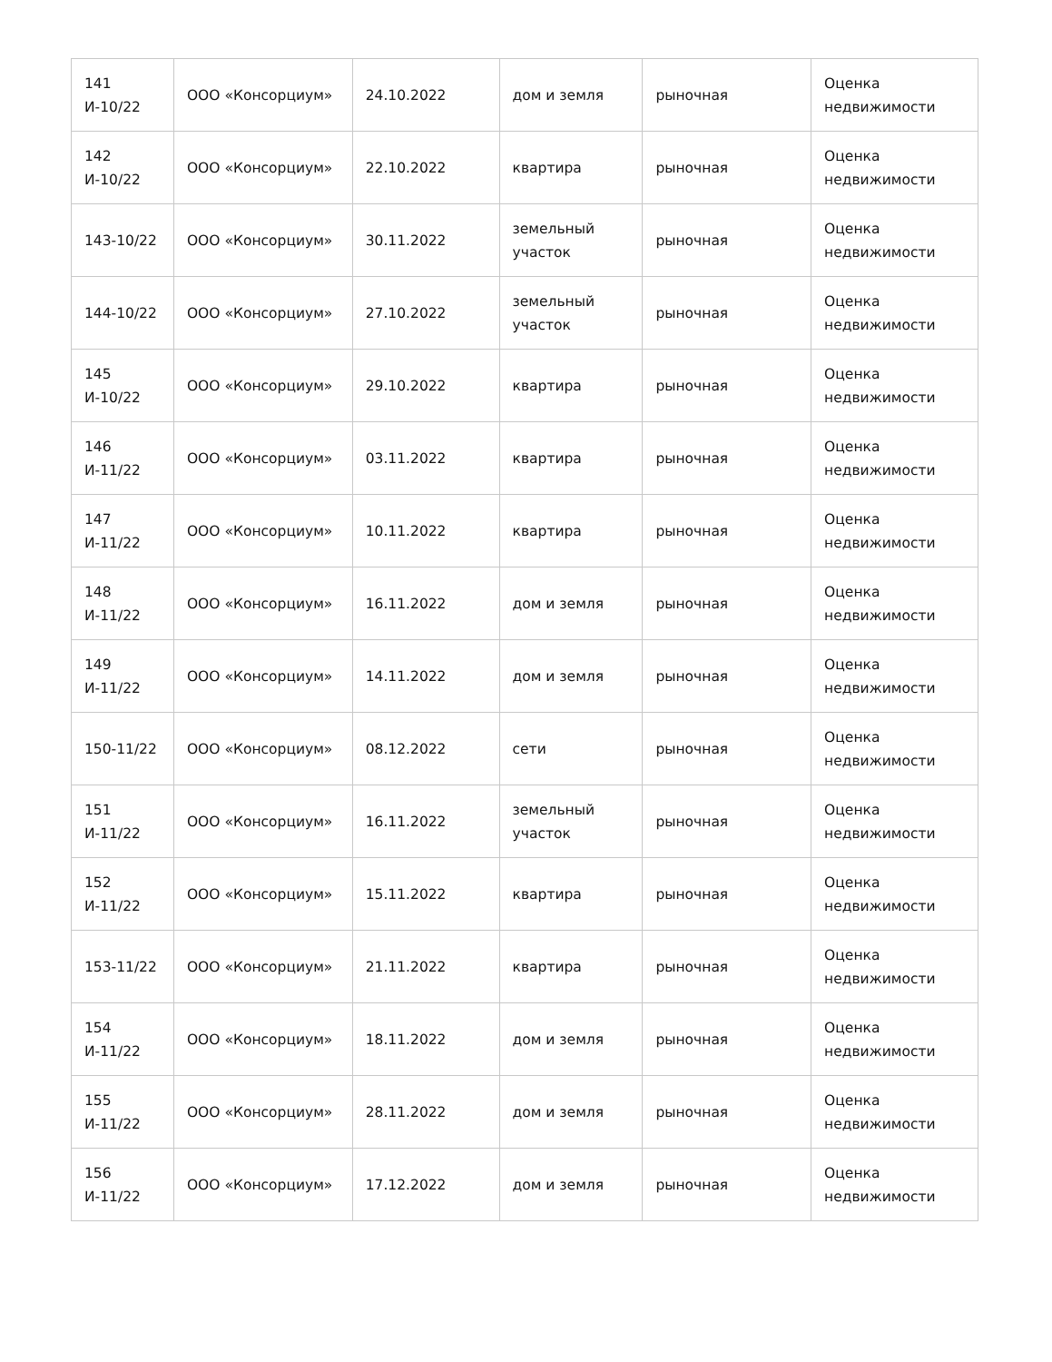| 141 И-10/22 | ООО «Консорциум» | 24.10.2022 | дом и земля | рыночная | Оценка недвижимости |
| 142 И-10/22 | ООО «Консорциум» | 22.10.2022 | квартира | рыночная | Оценка недвижимости |
| 143-10/22 | ООО «Консорциум» | 30.11.2022 | земельный участок | рыночная | Оценка недвижимости |
| 144-10/22 | ООО «Консорциум» | 27.10.2022 | земельный участок | рыночная | Оценка недвижимости |
| 145 И-10/22 | ООО «Консорциум» | 29.10.2022 | квартира | рыночная | Оценка недвижимости |
| 146 И-11/22 | ООО «Консорциум» | 03.11.2022 | квартира | рыночная | Оценка недвижимости |
| 147 И-11/22 | ООО «Консорциум» | 10.11.2022 | квартира | рыночная | Оценка недвижимости |
| 148 И-11/22 | ООО «Консорциум» | 16.11.2022 | дом и земля | рыночная | Оценка недвижимости |
| 149 И-11/22 | ООО «Консорциум» | 14.11.2022 | дом и земля | рыночная | Оценка недвижимости |
| 150-11/22 | ООО «Консорциум» | 08.12.2022 | сети | рыночная | Оценка недвижимости |
| 151 И-11/22 | ООО «Консорциум» | 16.11.2022 | земельный участок | рыночная | Оценка недвижимости |
| 152 И-11/22 | ООО «Консорциум» | 15.11.2022 | квартира | рыночная | Оценка недвижимости |
| 153-11/22 | ООО «Консорциум» | 21.11.2022 | квартира | рыночная | Оценка недвижимости |
| 154 И-11/22 | ООО «Консорциум» | 18.11.2022 | дом и земля | рыночная | Оценка недвижимости |
| 155 И-11/22 | ООО «Консорциум» | 28.11.2022 | дом и земля | рыночная | Оценка недвижимости |
| 156 И-11/22 | ООО «Консорциум» | 17.12.2022 | дом и земля | рыночная | Оценка недвижимости |